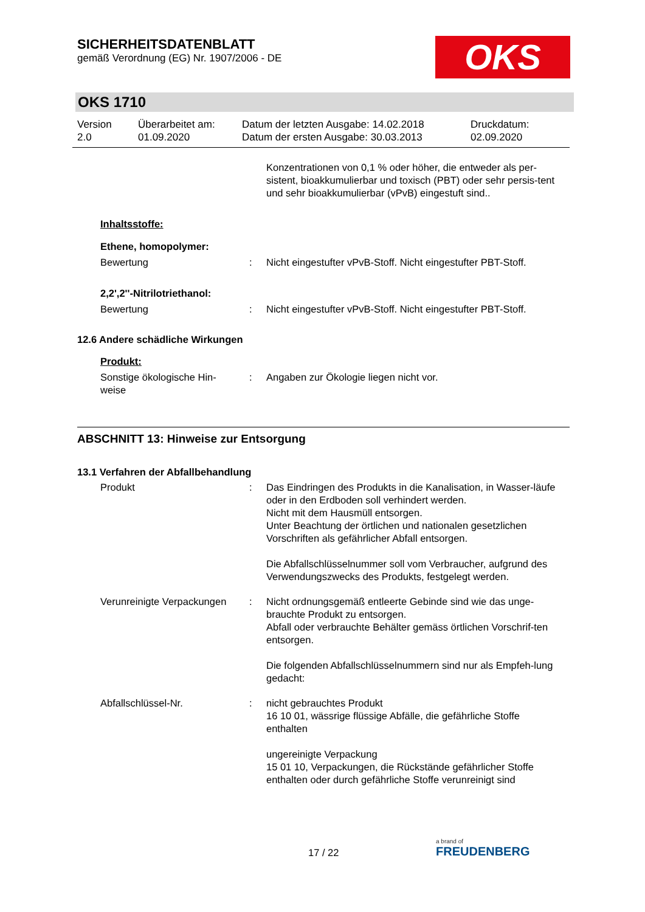SICHERHEITSDATENBLATT
gemäß Verordnung (EG) Nr. 1907/2006 - DE
OKS
OKS 1710
Version
2.0
Überarbeitet am:
01.09.2020
Datum der letzten Ausgabe: 14.02.2018
Datum der ersten Ausgabe: 30.03.2013
Druckdatum:
02.09.2020
Konzentrationen von 0,1 % oder höher, die entweder als per-sistent, bioakkumulierbar und toxisch (PBT) oder sehr persis-tent und sehr bioakkumulierbar (vPvB) eingestuft sind..
Inhaltsstoffe:
Ethene, homopolymer:
Bewertung : Nicht eingestufter vPvB-Stoff. Nicht eingestufter PBT-Stoff.
2,2',2''-Nitrilotriethanol:
Bewertung : Nicht eingestufter vPvB-Stoff. Nicht eingestufter PBT-Stoff.
12.6 Andere schädliche Wirkungen
Produkt:
Sonstige ökologische Hin-
weise
: Angaben zur Ökologie liegen nicht vor.
ABSCHNITT 13: Hinweise zur Entsorgung
13.1 Verfahren der Abfallbehandlung
Produkt : Das Eindringen des Produkts in die Kanalisation, in Wasser-läufe oder in den Erdboden soll verhindert werden.
Nicht mit dem Hausmüll entsorgen.
Unter Beachtung der örtlichen und nationalen gesetzlichen Vorschriften als gefährlicher Abfall entsorgen.
Die Abfallschlüsselnummer soll vom Verbraucher, aufgrund des Verwendungszwecks des Produkts, festgelegt werden.
Verunreinigte Verpackungen
: Nicht ordnungsgemäß entleerte Gebinde sind wie das unge-brauchte Produkt zu entsorgen.
Abfall oder verbrauchte Behälter gemäss örtlichen Vorschrif-ten entsorgen.
Die folgenden Abfallschlüsselnummern sind nur als Empfeh-lung gedacht:
Abfallschlüssel-Nr. : nicht gebrauchtes Produkt
16 10 01, wässrige flüssige Abfälle, die gefährliche Stoffe enthalten
ungereinigte Verpackung
15 01 10, Verpackungen, die Rückstände gefährlicher Stoffe enthalten oder durch gefährliche Stoffe verunreinigt sind
17 / 22
a brand of
FREUDENBERG